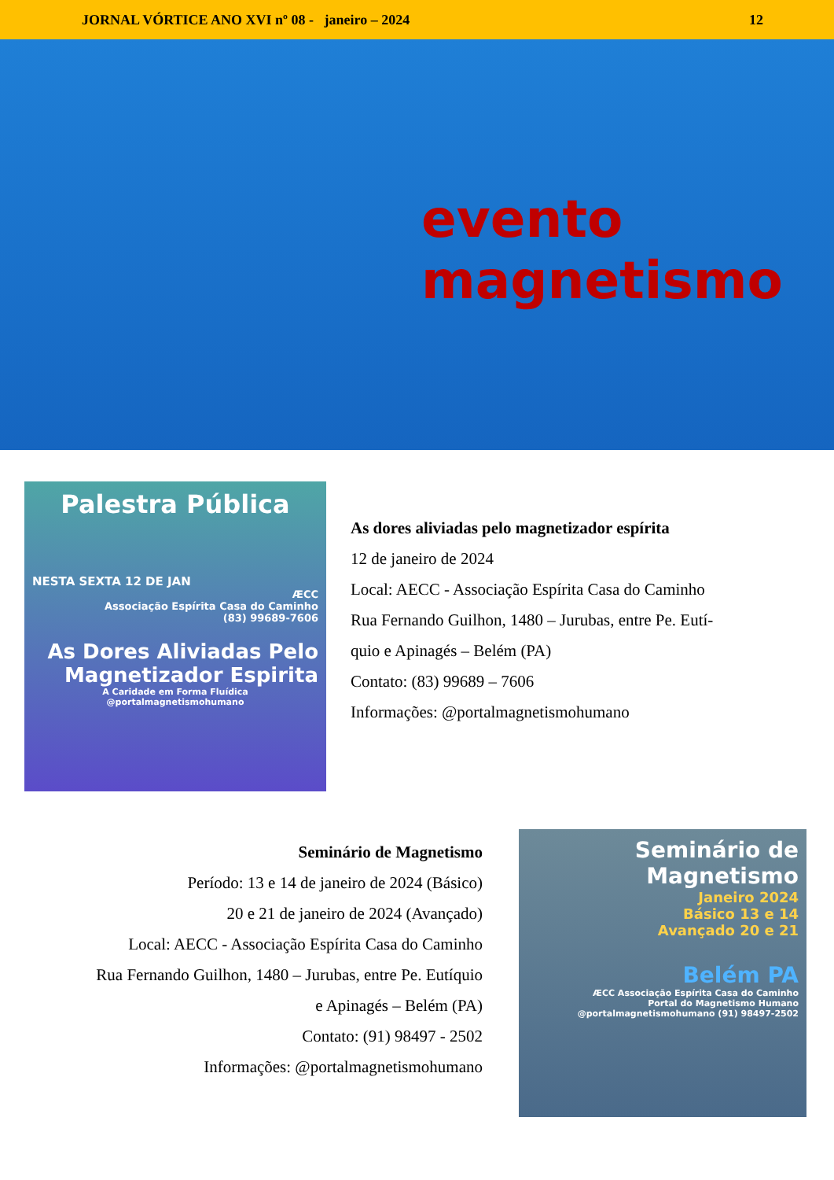JORNAL VÓRTICE ANO XVI nº 08 - janeiro – 2024 12
evento
magnetismo
Palestra Pública
NESTA SEXTA 12 DE JAN
ÆCC
Associação Espírita Casa do Caminho
(83) 99689-7606
As Dores Aliviadas Pelo Magnetizador Espirita
A Caridade em Forma Fluídica
@portalmagnetismohumano
As dores aliviadas pelo magnetizador espírita
12 de janeiro de 2024
Local: AECC - Associação Espírita Casa do Caminho
Rua Fernando Guilhon, 1480 – Jurubas, entre Pe. Eutí-
quio e Apinagés – Belém (PA)
Contato: (83) 99689 – 7606
Informações: @portalmagnetismohumano
Seminário de Magnetismo
Período: 13 e 14 de janeiro de 2024 (Básico)
20 e 21 de janeiro de 2024 (Avançado)
Local: AECC - Associação Espírita Casa do Caminho
Rua Fernando Guilhon, 1480 – Jurubas, entre Pe. Eutíquio
e Apinagés – Belém (PA)
Contato: (91) 98497 - 2502
Informações: @portalmagnetismohumano
Seminário de Magnetismo
Janeiro 2024
Básico 13 e 14
Avançado 20 e 21
Belém PA
ÆCC Associação Espírita Casa do Caminho
Portal do Magnetismo Humano
@portalmagnetismohumano (91) 98497-2502